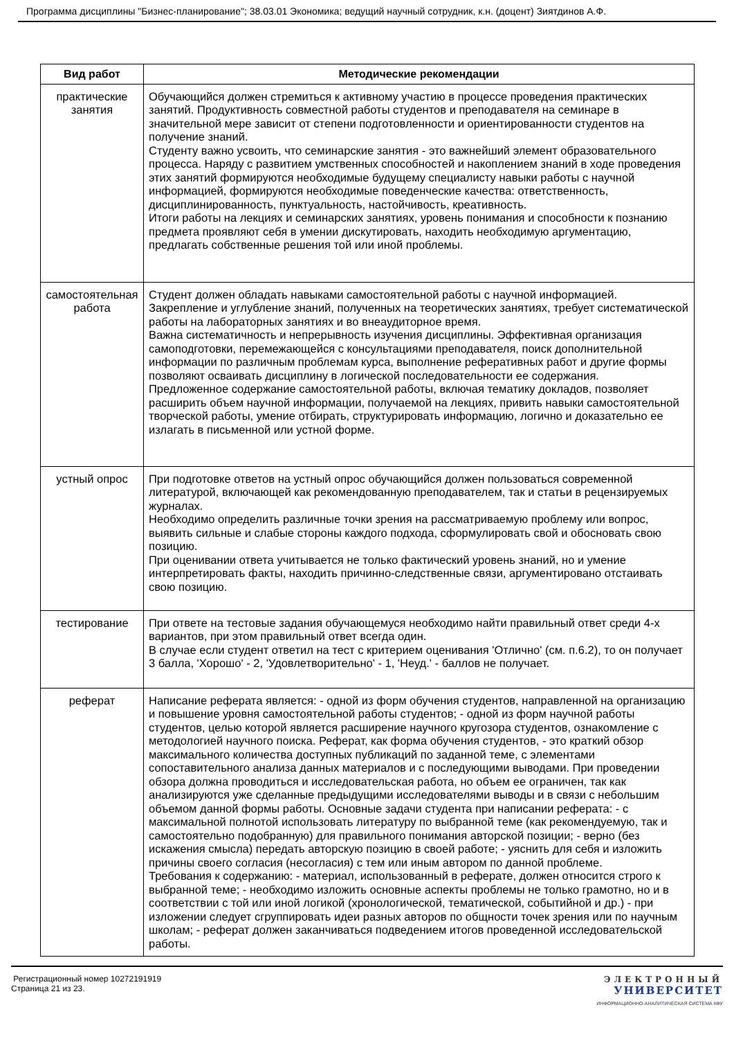Программа дисциплины "Бизнес-планирование"; 38.03.01 Экономика; ведущий научный сотрудник, к.н. (доцент) Зиятдинов А.Ф.
| Вид работ | Методические рекомендации |
| --- | --- |
| практические занятия | Обучающийся должен стремиться к активному участию в процессе проведения практических занятий. Продуктивность совместной работы студентов и преподавателя на семинаре в значительной мере зависит от степени подготовленности и ориентированности студентов на получение знаний. Студенту важно усвоить, что семинарские занятия - это важнейший элемент образовательного процесса. Наряду с развитием умственных способностей и накоплением знаний в ходе проведения этих занятий формируются необходимые будущему специалисту навыки работы с научной информацией, формируются необходимые поведенческие качества: ответственность, дисциплинированность, пунктуальность, настойчивость, креативность. Итоги работы на лекциях и семинарских занятиях, уровень понимания и способности к познанию предмета проявляют себя в умении дискутировать, находить необходимую аргументацию, предлагать собственные решения той или иной проблемы. |
| самостоятельная работа | Студент должен обладать навыками самостоятельной работы с научной информацией. Закрепление и углубление знаний, полученных на теоретических занятиях, требует систематической работы на лабораторных занятиях и во внеаудиторное время. Важна систематичность и непрерывность изучения дисциплины. Эффективная организация самоподготовки, перемежающейся с консультациями преподавателя, поиск дополнительной информации по различным проблемам курса, выполнение реферативных работ и другие формы позволяют осваивать дисциплину в логической последовательности ее содержания. Предложенное содержание самостоятельной работы, включая тематику докладов, позволяет расширить объем научной информации, получаемой на лекциях, привить навыки самостоятельной творческой работы, умение отбирать, структурировать информацию, логично и доказательно ее излагать в письменной или устной форме. |
| устный опрос | При подготовке ответов на устный опрос обучающийся должен пользоваться современной литературой, включающей как рекомендованную преподавателем, так и статьи в рецензируемых журналах. Необходимо определить различные точки зрения на рассматриваемую проблему или вопрос, выявить сильные и слабые стороны каждого подхода, сформулировать свой и обосновать свою позицию. При оценивании ответа учитывается не только фактический уровень знаний, но и умение интерпретировать факты, находить причинно-следственные связи, аргументировано отстаивать свою позицию. |
| тестирование | При ответе на тестовые задания обучающемуся необходимо найти правильный ответ среди 4-х вариантов, при этом правильный ответ всегда один. В случае если студент ответил на тест с критерием оценивания 'Отлично' (см. п.6.2), то он получает 3 балла, 'Хорошо' - 2, 'Удовлетворительно' - 1, 'Неуд.' - баллов не получает. |
| реферат | Написание реферата является: - одной из форм обучения студентов, направленной на организацию и повышение уровня самостоятельной работы студентов; - одной из форм научной работы студентов, целью которой является расширение научного кругозора студентов, ознакомление с методологией научного поиска. Реферат, как форма обучения студентов, - это краткий обзор максимального количества доступных публикаций по заданной теме, с элементами сопоставительного анализа данных материалов и с последующими выводами. При проведении обзора должна проводиться и исследовательская работа, но объем ее ограничен, так как анализируются уже сделанные предыдущими исследователями выводы и в связи с небольшим объемом данной формы работы. Основные задачи студента при написании реферата: - с максимальной полнотой использовать литературу по выбранной теме (как рекомендуемую, так и самостоятельно подобранную) для правильного понимания авторской позиции; - верно (без искажения смысла) передать авторскую позицию в своей работе; - уяснить для себя и изложить причины своего согласия (несогласия) с тем или иным автором по данной проблеме. Требования к содержанию: - материал, использованный в реферате, должен относится строго к выбранной теме; - необходимо изложить основные аспекты проблемы не только грамотно, но и в соответствии с той или иной логикой (хронологической, тематической, событийной и др.) - при изложении следует сгруппировать идеи разных авторов по общности точек зрения или по научным школам; - реферат должен заканчиваться подведением итогов проведенной исследовательской работы. |
Регистрационный номер 10272191919
Страница 21 из 23.
ЭЛЕКТРОННЫЙ
УНИВЕРСИТЕТ
ИНФОРМАЦИОННО-АНАЛИТИЧЕСКАЯ СИСТЕМА КФУ